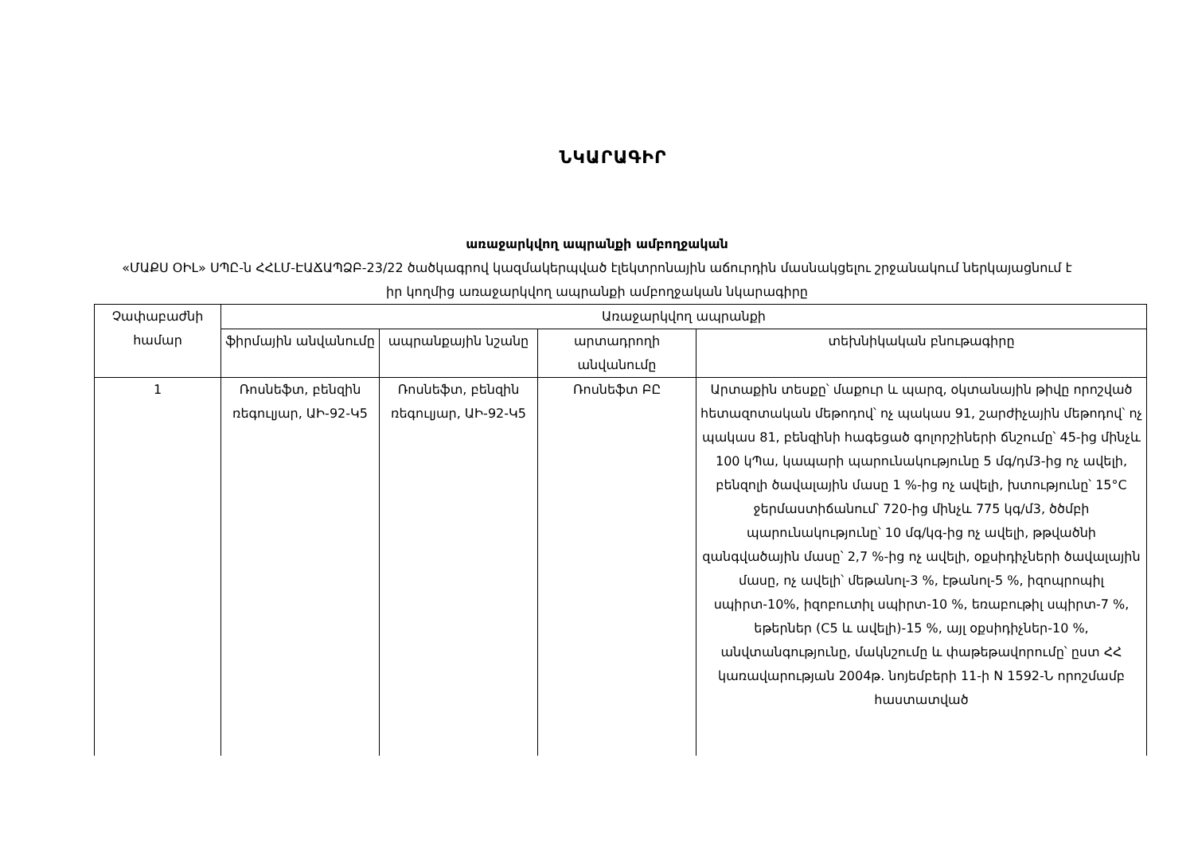ՆԿԱՐԱԳԻՐ
առաջարկվող ապրանքի ամբողջական
«ՄԱՔՍ ՕԻԼ» ՍՊԸ-ն ՀՀԼՄ-ԷԱՃԱՊՁԲ-23/22 ծածկագրով կազմակերպված էլեկտրոնային աճուրդին մասնակցելու շրջանակում ներկայացնում է իր կողմից առաջարկվող ապրանքի ամբողջական նկարագիրը
| Չափաբաժնի համար | Առաջարկվող ապրանքի | | | |
| --- | --- | --- | --- | --- |
| | ֆիրմային անվանումը | ապրանքային նշանը | արտադրողի անվանումը | տեխնիկական բնութագիրը |
| 1 | Ռոսնեֆտ, բենզին ռեգուլյար, ԱԻ-92-Կ5 | Ռոսնեֆտ, բենզին ռեգուլյար, ԱԻ-92-Կ5 | Ռոսնեֆտ ԲԸ | Արտաքին տեսքը՝ մաքուր և պարզ, օկտանային թիվը որոշված հետազոտական մեթոդով՝ ոչ պակաս 91, շարժիչային մեթոդով՝ ոչ պակաս 81, բենզինի հագեցած գոլորշիների ճնշումը՝ 45-ից մինչև 100 կՊա, կապարի պարունակությունը 5 մգ/դմ3-ից ոչ ավելի, բենզոլի ծավալային մասը 1 %-ից ոչ ավելի, խտությունը՝ 15°C ջերմաստիճանում՝ 720-ից մինչև 775 կգ/մ3, ծծմբի պարունակությունը՝ 10 մգ/կգ-ից ոչ ավելի, թթվածնի զանգվածային մասը՝ 2,7 %-ից ոչ ավելի, օքսիդիչների ծավալային մասը, ոչ ավելի՝ մեթանոլ-3 %, էթանոլ-5 %, իզոպրոպիլ սպիրտ-10%, իզոբուտիլ սպիրտ-10 %, եռաբութիլ սպիրտ-7 %, եթերներ (C5 և ավելի)-15 %, այլ օքսիդիչներ-10 %, անվտանգությունը, մակնշումը և փաթեթավորումը՝ ըստ ՀՀ կառավարության 2004թ. նոյեմբերի 11-ի N 1592-Ն որոշմամբ հաստատված |